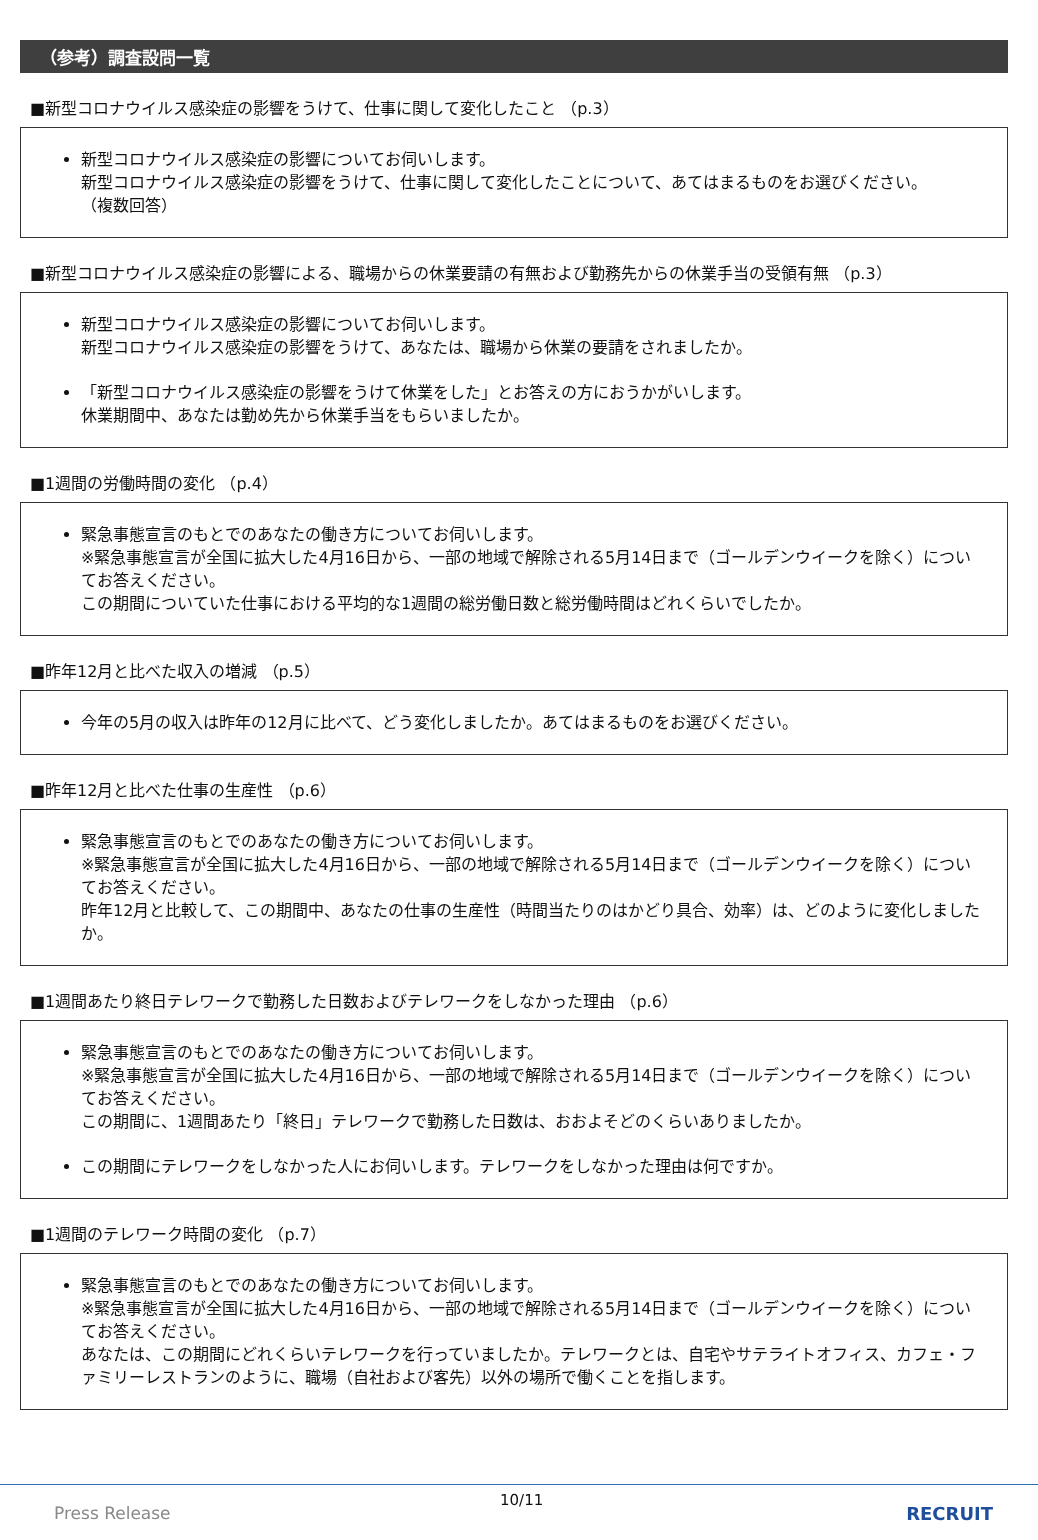（参考）調査設問一覧
■新型コロナウイルス感染症の影響をうけて、仕事に関して変化したこと （p.3）
新型コロナウイルス感染症の影響についてお伺いします。
新型コロナウイルス感染症の影響をうけて、仕事に関して変化したことについて、あてはまるものをお選びください。
（複数回答）
■新型コロナウイルス感染症の影響による、職場からの休業要請の有無および勤務先からの休業手当の受領有無 （p.3）
新型コロナウイルス感染症の影響についてお伺いします。
新型コロナウイルス感染症の影響をうけて、あなたは、職場から休業の要請をされましたか。
「新型コロナウイルス感染症の影響をうけて休業をした」とお答えの方におうかがいします。
休業期間中、あなたは勤め先から休業手当をもらいましたか。
■1週間の労働時間の変化 （p.4）
緊急事態宣言のもとでのあなたの働き方についてお伺いします。
※緊急事態宣言が全国に拡大した4月16日から、一部の地域で解除される5月14日まで（ゴールデンウイークを除く）についてお答えください。
この期間についていた仕事における平均的な1週間の総労働日数と総労働時間はどれくらいでしたか。
■昨年12月と比べた収入の増減 （p.5）
今年の5月の収入は昨年の12月に比べて、どう変化しましたか。あてはまるものをお選びください。
■昨年12月と比べた仕事の生産性 （p.6）
緊急事態宣言のもとでのあなたの働き方についてお伺いします。
※緊急事態宣言が全国に拡大した4月16日から、一部の地域で解除される5月14日まで（ゴールデンウイークを除く）についてお答えください。
昨年12月と比較して、この期間中、あなたの仕事の生産性（時間当たりのはかどり具合、効率）は、どのように変化しましたか。
■1週間あたり終日テレワークで勤務した日数およびテレワークをしなかった理由 （p.6）
緊急事態宣言のもとでのあなたの働き方についてお伺いします。
※緊急事態宣言が全国に拡大した4月16日から、一部の地域で解除される5月14日まで（ゴールデンウイークを除く）についてお答えください。
この期間に、1週間あたり「終日」テレワークで勤務した日数は、おおよそどのくらいありましたか。
この期間にテレワークをしなかった人にお伺いします。テレワークをしなかった理由は何ですか。
■1週間のテレワーク時間の変化 （p.7）
緊急事態宣言のもとでのあなたの働き方についてお伺いします。
※緊急事態宣言が全国に拡大した4月16日から、一部の地域で解除される5月14日まで（ゴールデンウイークを除く）についてお答えください。
あなたは、この期間にどれくらいテレワークを行っていましたか。テレワークとは、自宅やサテライトオフィス、カフェ・ファミリーレストランのように、職場（自社および客先）以外の場所で働くことを指します。
Press Release
10/11
RECRUIT